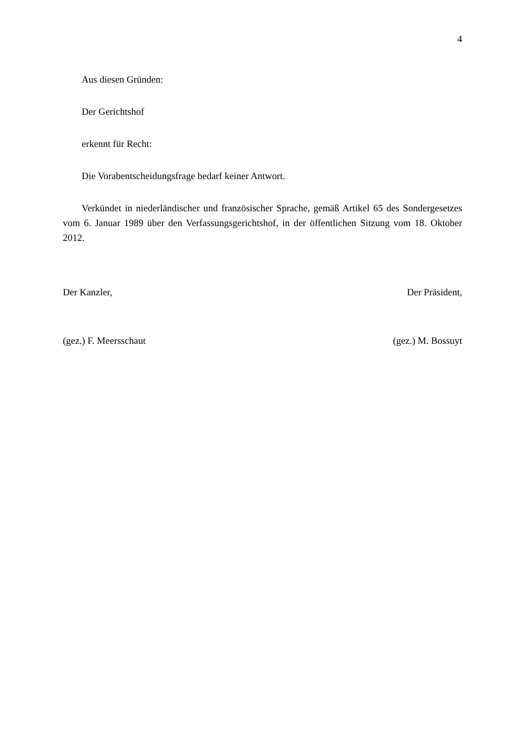4
Aus diesen Gründen:
Der Gerichtshof
erkennt für Recht:
Die Vorabentscheidungsfrage bedarf keiner Antwort.
Verkündet in niederländischer und französischer Sprache, gemäß Artikel 65 des Sondergesetzes vom 6. Januar 1989 über den Verfassungsgerichtshof, in der öffentlichen Sitzung vom 18. Oktober 2012.
Der Kanzler, Der Präsident,
(gez.) F. Meersschaut (gez.) M. Bossuyt